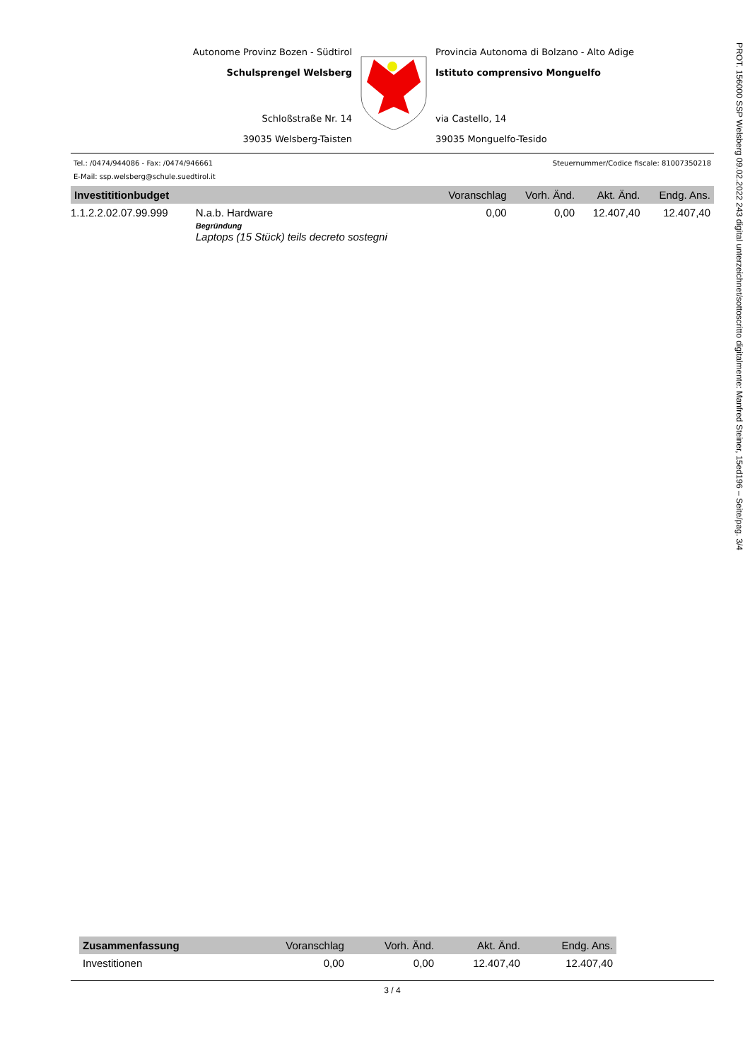PROT. 156000 SSP Welsberg 09.02.2022 243 digital unterzeichnet/sottoscritto digitalmente: Manfred Steiner, 15ed196 – Seite/pag. 3/4
Autonome Provinz Bozen - Südtirol
Schulsprengel Welsberg
Schloßstraße Nr. 14
39035 Welsberg-Taisten
Provincia Autonoma di Bolzano - Alto Adige
Istituto comprensivo Monguelfo
via Castello, 14
39035 Monguelfo-Tesido
Tel.: /0474/944086 - Fax: /0474/946661 Steuernummer/Codice fiscale: 81007350218
E-Mail: ssp.welsberg@schule.suedtirol.it
| Investititionbudget | | Voranschlag | Vorh. Änd. | Akt. Änd. | Endg. Ans. |
| --- | --- | --- | --- | --- | --- |
| 1.1.2.2.02.07.99.999 | N.a.b. Hardware Begründung Laptops (15 Stück) teils decreto sostegni | 0,00 | 0,00 | 12.407,40 | 12.407,40 |
| Zusammenfassung | Voranschlag | Vorh. Änd. | Akt. Änd. | Endg. Ans. |
| --- | --- | --- | --- | --- |
| Investitionen | 0,00 | 0,00 | 12.407,40 | 12.407,40 |
3 / 4